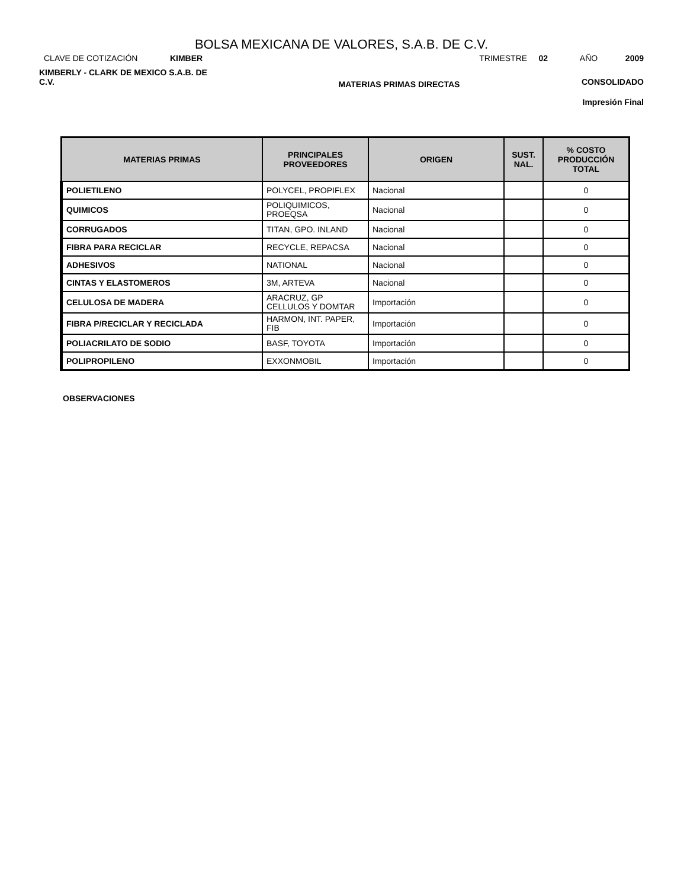BOLSA MEXICANA DE VALORES, S.A.B. DE C.V.
CLAVE DE COTIZACIÓN KIMBER
TRIMESTRE 02 AÑO 2009
KIMBERLY - CLARK DE MEXICO S.A.B. DE C.V.
MATERIAS PRIMAS DIRECTAS
CONSOLIDADO
Impresión Final
| MATERIAS PRIMAS | PRINCIPALES PROVEEDORES | ORIGEN | SUST. NAL. | % COSTO PRODUCCIÓN TOTAL |
| --- | --- | --- | --- | --- |
| POLIETILENO | POLYCEL, PROPIFLEX | Nacional | | 0 |
| QUIMICOS | POLIQUIMICOS, PROEQSA | Nacional | | 0 |
| CORRUGADOS | TITAN, GPO. INLAND | Nacional | | 0 |
| FIBRA PARA RECICLAR | RECYCLE, REPACSA | Nacional | | 0 |
| ADHESIVOS | NATIONAL | Nacional | | 0 |
| CINTAS Y ELASTOMEROS | 3M, ARTEVA | Nacional | | 0 |
| CELULOSA DE MADERA | ARACRUZ, GP CELLULOS Y DOMTAR | Importación | | 0 |
| FIBRA P/RECICLAR Y RECICLADA | HARMON, INT. PAPER, FIB | Importación | | 0 |
| POLIACRILATO DE SODIO | BASF, TOYOTA | Importación | | 0 |
| POLIPROPILENO | EXXONMOBIL | Importación | | 0 |
OBSERVACIONES